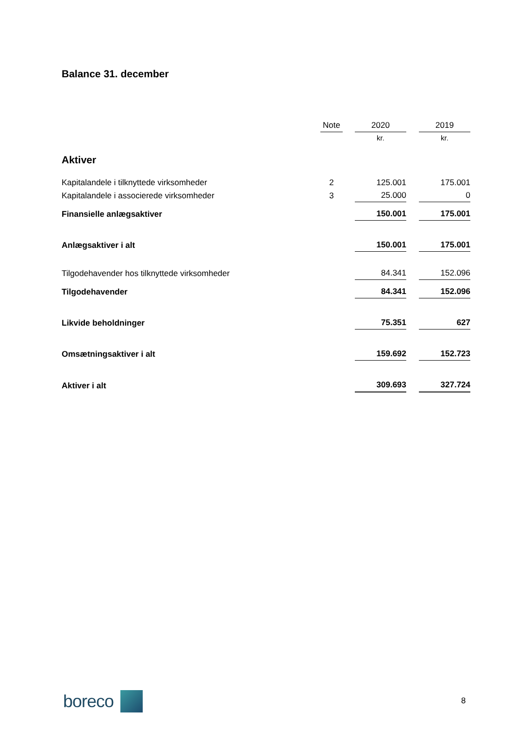Balance 31. december
| | Note | | 2020 | | 2019 |
| --- | --- | --- | --- | --- | --- |
| | | | kr. | | kr. |
| Aktiver | | | | | |
| Kapitalandele i tilknyttede virksomheder | 2 | | 125.001 | | 175.001 |
| Kapitalandele i associerede virksomheder | 3 | | 25.000 | | 0 |
| Finansielle anlægsaktiver | | | 150.001 | | 175.001 |
| Anlægsaktiver i alt | | | 150.001 | | 175.001 |
| Tilgodehavender hos tilknyttede virksomheder | | | 84.341 | | 152.096 |
| Tilgodehavender | | | 84.341 | | 152.096 |
| Likvide beholdninger | | | 75.351 | | 627 |
| Omsætningsaktiver i alt | | | 159.692 | | 152.723 |
| Aktiver i alt | | | 309.693 | | 327.724 |
boreco
8